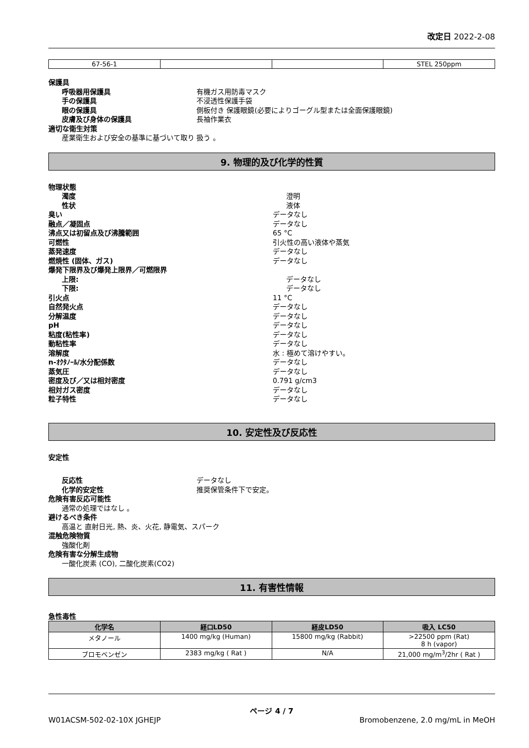改定日 2022-2-08
| 67-56-1 | | | STEL 250ppm |
保護具
呼吸器用保護具 有機ガス用防毒マスク
手の保護具 不浸透性保護手袋
眼の保護具 側板付き 保護眼鏡(必要によりゴーグル型または全面保護眼鏡)
皮膚及び身体の保護具 長袖作業衣
適切な衛生対策
産業衛生および安全の基準に基づいて取り 扱う 。
9. 物理的及び化学的性質
物理状態
濁度 澄明
性状 液体
臭い データなし
融点／凝固点 データなし
沸点又は初留点及び沸騰範囲 65 °C
可燃性 引火性の高い液体や蒸気
蒸発速度 データなし
燃焼性 (固体、ガス) データなし
爆発下限界及び爆発上限界／可燃限界
上限: データなし
下限: データなし
引火点 11 °C
自然発火点 データなし
分解温度 データなし
pH データなし
粘度(粘性率) データなし
動粘性率 データなし
溶解度 水 : 極めて溶けやすい。
n-ｵｸﾀﾉｰﾙ/水分配係数 データなし
蒸気圧 データなし
密度及び／又は相対密度 0.791 g/cm3
相対ガス密度 データなし
粒子特性 データなし
10. 安定性及び反応性
安定性
反応性 データなし
化学的安定性 推奨保管条件下で安定。
危険有害反応可能性
通常の処理ではなし 。
避けるべき条件
高温と 直射日光, 熱、炎、火花, 静電気、スパーク
混触危険物質
強酸化剤
危険有害な分解生成物
一酸化炭素 (CO), 二酸化炭素(CO2)
11. 有害性情報
急性毒性
| 化学名 | 経口LD50 | 経皮LD50 | 吸入 LC50 |
| --- | --- | --- | --- |
| メタノール | 1400 mg/kg (Human) | 15800 mg/kg (Rabbit) | >22500 ppm (Rat) 8 h (vapor) |
| ブロモベンゼン | 2383 mg/kg ( Rat ) | N/A | 21,000 mg/m<sup>3</sup>/2hr ( Rat ) |
ページ 4 / 7
W01ACSM-502-02-10X JGHEJP Bromobenzene, 2.0 mg/mL in MeOH